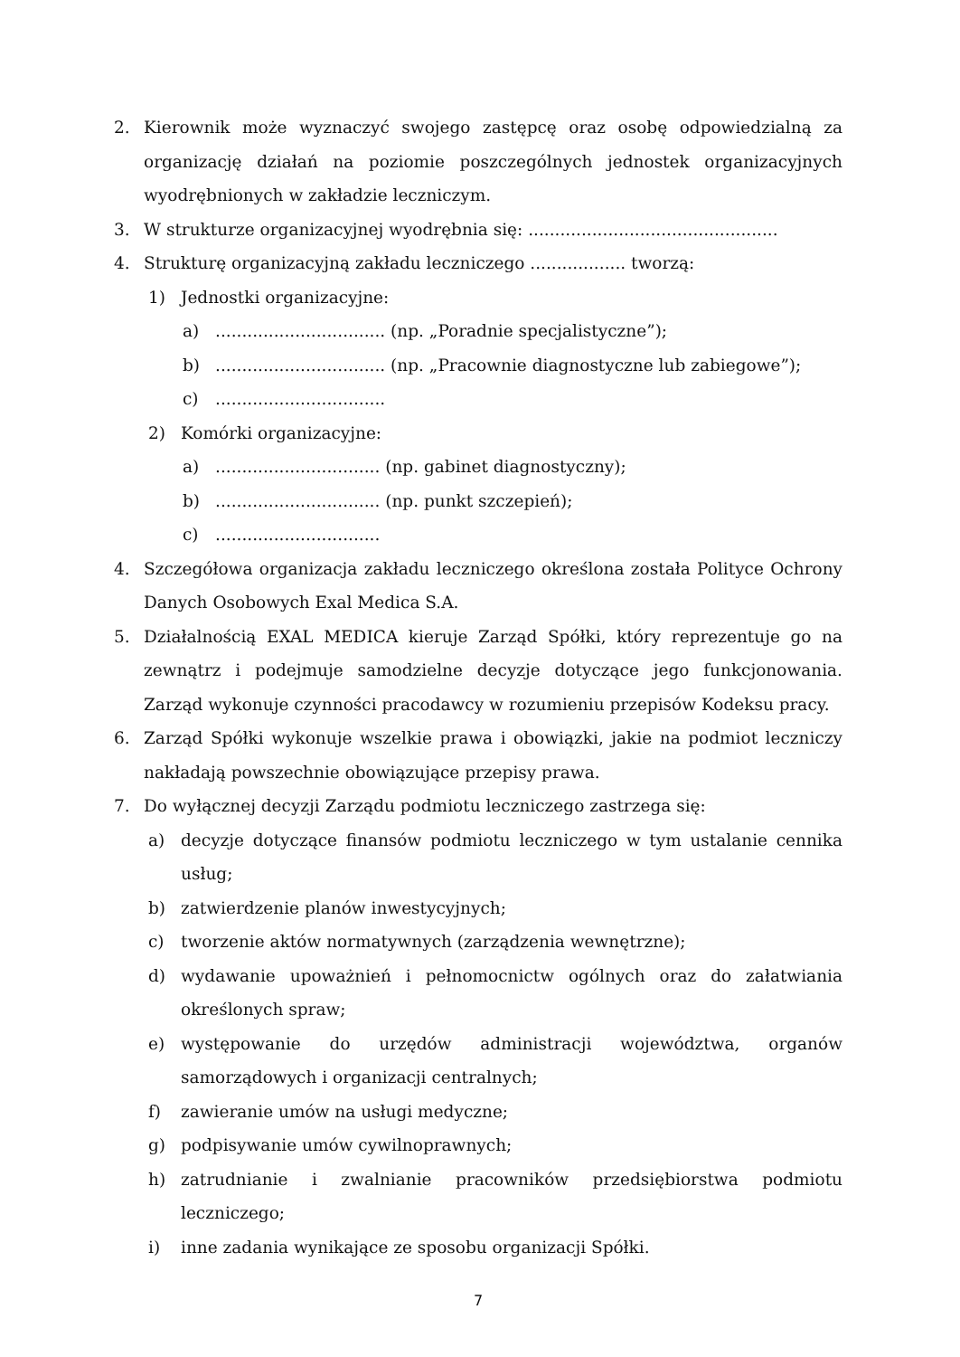2. Kierownik może wyznaczyć swojego zastępcę oraz osobę odpowiedzialną za organizację działań na poziomie poszczególnych jednostek organizacyjnych wyodrębnionych w zakładzie leczniczym.
3. W strukturze organizacyjnej wyodrębnia się: ...............................................
4. Strukturę organizacyjną zakładu leczniczego .................. tworzą:
1) Jednostki organizacyjne:
a)................................ (np. „Poradnie specjalistyczne”);
b)................................ (np. „Pracownie diagnostyczne lub zabiegowe”);
c)................................
2) Komórki organizacyjne:
a)............................... (np. gabinet diagnostyczny);
b)............................... (np. punkt szczepień);
c)...............................
4. Szczegółowa organizacja zakładu leczniczego określona została Polityce Ochrony Danych Osobowych Exal Medica S.A.
5. Działalnością EXAL MEDICA kieruje Zarząd Spółki, który reprezentuje go na zewnątrz i podejmuje samodzielne decyzje dotyczące jego funkcjonowania. Zarząd wykonuje czynności pracodawcy w rozumieniu przepisów Kodeksu pracy.
6. Zarząd Spółki wykonuje wszelkie prawa i obowiązki, jakie na podmiot leczniczy nakładają powszechnie obowiązujące przepisy prawa.
7. Do wyłącznej decyzji Zarządu podmiotu leczniczego zastrzega się:
a) decyzje dotyczące finansów podmiotu leczniczego w tym ustalanie cennika usług;
b) zatwierdzenie planów inwestycyjnych;
c) tworzenie aktów normatywnych (zarządzenia wewnętrzne);
d) wydawanie upoważnień i pełnomocnictw ogólnych oraz do załatwiania określonych spraw;
e) występowanie do urzędów administracji województwa, organów samorządowych i organizacji centralnych;
f) zawieranie umów na usługi medyczne;
g) podpisywanie umów cywilnoprawnych;
h) zatrudnianie i zwalnianie pracowników przedsiębiorstwa podmiotu leczniczego;
i) inne zadania wynikające ze sposobu organizacji Spółki.
7